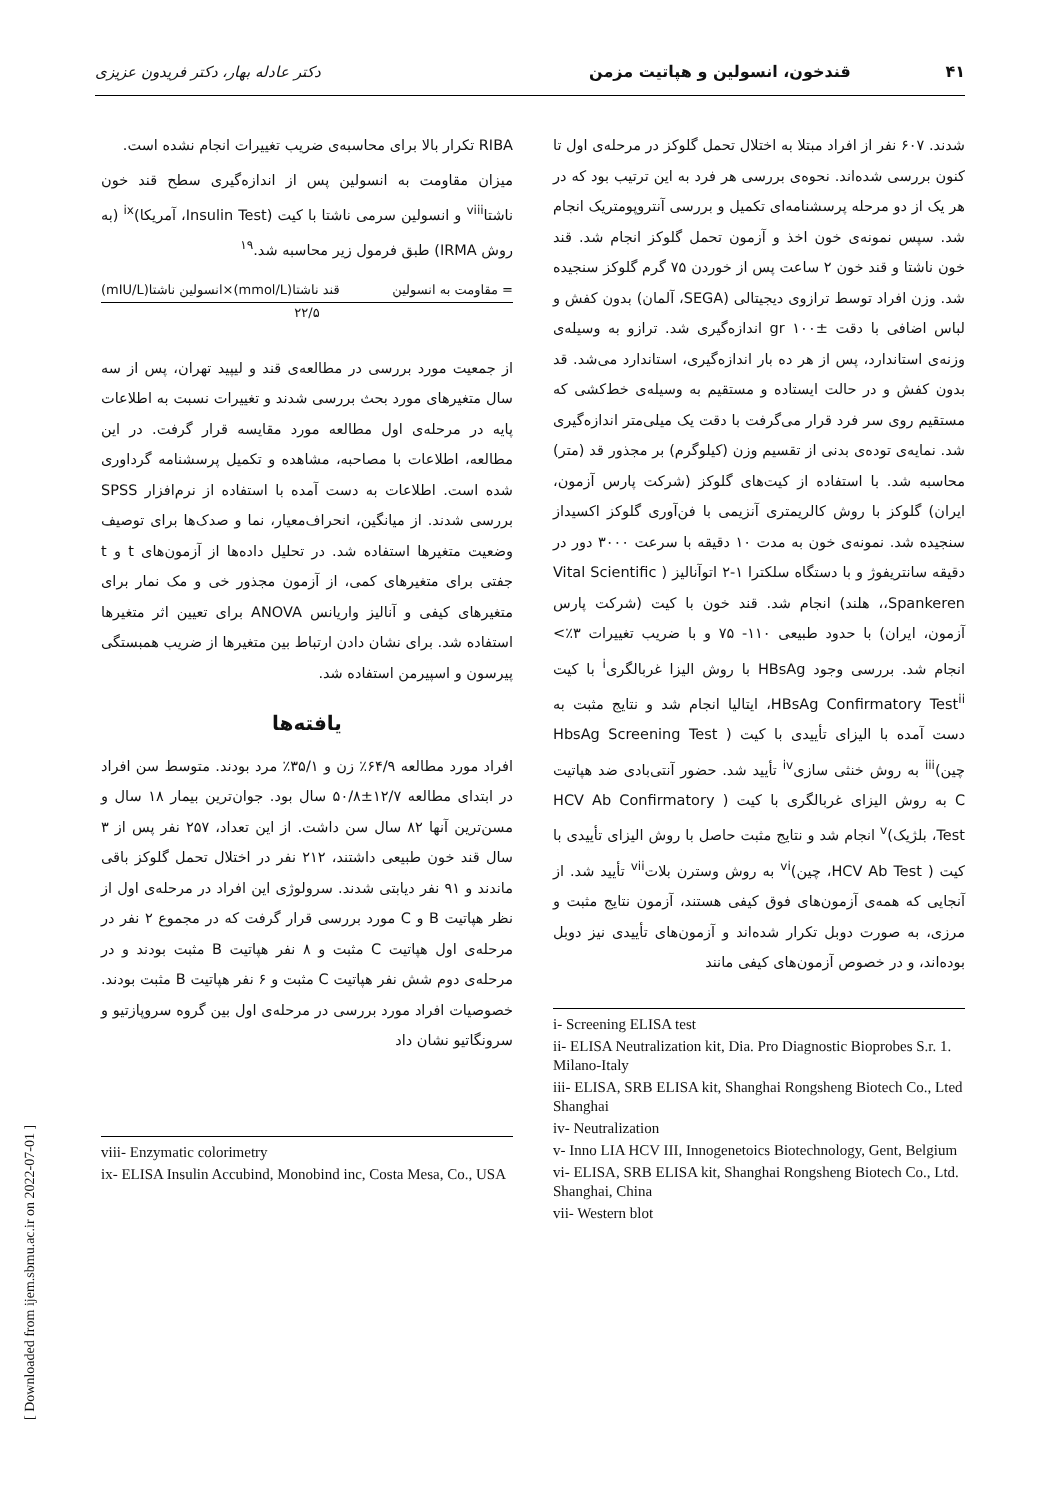۴۱ قندخون، انسولین و هپاتیت مزمن دکتر عادله بهار، دکتر فریدون عزیزی
شدند. ۶۰۷ نفر از افراد مبتلا به اختلال تحمل گلوکز در مرحله‌ی اول تا کنون بررسی شده‌اند. نحوه‌ی بررسی هر فرد به این ترتیب بود که در هر یک از دو مرحله پرسشنامه‌ای تکمیل و بررسی آنتروپومتریک انجام شد. سپس نمونه‌ی خون اخذ و آزمون تحمل گلوکز انجام شد. قند خون ناشتا و قند خون ۲ ساعت پس از خوردن ۷۵ گرم گلوکز سنجیده شد. وزن افراد توسط ترازوی دیجیتالی (SEGA، آلمان) بدون کفش و لباس اضافی با دقت gr ۱۰۰± اندازه‌گیری شد. ترازو به وسیله‌ی وزنه‌ی استاندارد، پس از هر ده بار اندازه‌گیری، استاندارد می‌شد. قد بدون کفش و در حالت ایستاده و مستقیم به وسیله‌ی خط‌کشی که مستقیم روی سر فرد قرار می‌گرفت با دقت یک میلی‌متر اندازه‌گیری شد. نمایه‌ی توده‌ی بدنی از تقسیم وزن (کیلوگرم) بر مجذور قد (متر) محاسبه شد. با استفاده از کیت‌های گلوکز (شرکت پارس آزمون، ایران) گلوکز با روش کالریمتری آنزیمی با فن‌آوری گلوکز اکسیداز سنجیده شد. نمونه‌ی خون به مدت ۱۰ دقیقه با سرعت ۳۰۰۰ دور در دقیقه سانتریفوژ و با دستگاه سلکترا ۱-۲ اتوآنالیز ( Vital Scientific ،Spankeren، هلند) انجام شد. قند خون با کیت (شرکت پارس آزمون، ایران) با حدود طبیعی ۱۱۰- ۷۵ و با ضریب تغییرات ۳٪> انجام شد. بررسی وجود HBsAg با روش الیزا غربالگری<sup>i</sup> با کیت HBsAg Confirmatory Test<sup>ii</sup>، ایتالیا انجام شد و نتایج مثبت به دست آمده با الیزای تأییدی با کیت ( HbsAg Screening Test چین)<sup>iii</sup> به روش خنثی سازی<sup>iv</sup> تأیید شد. حضور آنتی‌بادی ضد هپاتیت C به روش الیزای غربالگری با کیت ( HCV Ab Confirmatory Test، بلژیک)<sup>v</sup> انجام شد و نتایج مثبت حاصل با روش الیزای تأییدی با کیت ( HCV Ab Test، چین)<sup>vi</sup> به روش وسترن بلات<sup>vii</sup> تأیید شد. از آنجایی که همه‌ی آزمون‌های فوق کیفی هستند، آزمون نتایج مثبت و مرزی، به صورت دوبل تکرار شده‌اند و آزمون‌های تأییدی نیز دوبل بوده‌اند، و در خصوص آزمون‌های کیفی مانند
i- Screening ELISA test
ii- ELISA Neutralization kit, Dia. Pro Diagnostic Bioprobes S.r. 1. Milano-Italy
iii- ELISA, SRB ELISA kit, Shanghai Rongsheng Biotech Co., Lted Shanghai
iv- Neutralization
v- Inno LIA HCV III, Innogenetoics Biotechnology, Gent, Belgium
vi- ELISA, SRB ELISA kit, Shanghai Rongsheng Biotech Co., Ltd. Shanghai, China
vii- Western blot
RIBA تکرار بالا برای محاسبه‌ی ضریب تغییرات انجام نشده است.
میزان مقاومت به انسولین پس از اندازه‌گیری سطح قند خون ناشتا<sup>viii</sup> و انسولین سرمی ناشتا با کیت (Insulin Test، آمریکا)<sup>ix</sup> (به روش IRMA) طبق فرمول زیر محاسبه شد.<sup>۱۹</sup>
= مقاومت به انسولین قند ناشتا(mmol/L)×انسولین ناشتا(mIU/L)
۲۲/۵
از جمعیت مورد بررسی در مطالعه‌ی قند و لیپید تهران، پس از سه سال متغیرهای مورد بحث بررسی شدند و تغییرات نسبت به اطلاعات پایه در مرحله‌ی اول مطالعه مورد مقایسه قرار گرفت. در این مطالعه، اطلاعات با مصاحبه، مشاهده و تکمیل پرسشنامه گرداوری شده است. اطلاعات به دست آمده با استفاده از نرم‌افزار SPSS بررسی شدند. از میانگین، انحراف‌معیار، نما و صدک‌ها برای توصیف وضعیت متغیرها استفاده شد. در تحلیل داده‌ها از آزمون‌های t و t جفتی برای متغیرهای کمی، از آزمون مجذور خی و مک نمار برای متغیرهای کیفی و آنالیز واریانس ANOVA برای تعیین اثر متغیرها استفاده شد. برای نشان دادن ارتباط بین متغیرها از ضریب همبستگی پیرسون و اسپیرمن استفاده شد.
یافته‌ها
افراد مورد مطالعه ۶۴/۹٪ زن و ۳۵/۱٪ مرد بودند. متوسط سن افراد در ابتدای مطالعه ۱۲/۷±۵۰/۸ سال بود. جوان‌ترین بیمار ۱۸ سال و مسن‌ترین آنها ۸۲ سال سن داشت. از این تعداد، ۲۵۷ نفر پس از ۳ سال قند خون طبیعی داشتند، ۲۱۲ نفر در اختلال تحمل گلوکز باقی ماندند و ۹۱ نفر دیابتی شدند. سرولوژی این افراد در مرحله‌ی اول از نظر هپاتیت B و C مورد بررسی قرار گرفت که در مجموع ۲ نفر در مرحله‌ی اول هپاتیت C مثبت و ۸ نفر هپاتیت B مثبت بودند و در مرحله‌ی دوم شش نفر هپاتیت C مثبت و ۶ نفر هپاتیت B مثبت بودند. خصوصیات افراد مورد بررسی در مرحله‌ی اول بین گروه سروپازتیو و سرونگاتیو نشان داد
viii- Enzymatic colorimetry
ix- ELISA Insulin Accubind, Monobind inc, Costa Mesa, Co., USA
[ Downloaded from ijem.sbmu.ac.ir on 2022-07-01 ]